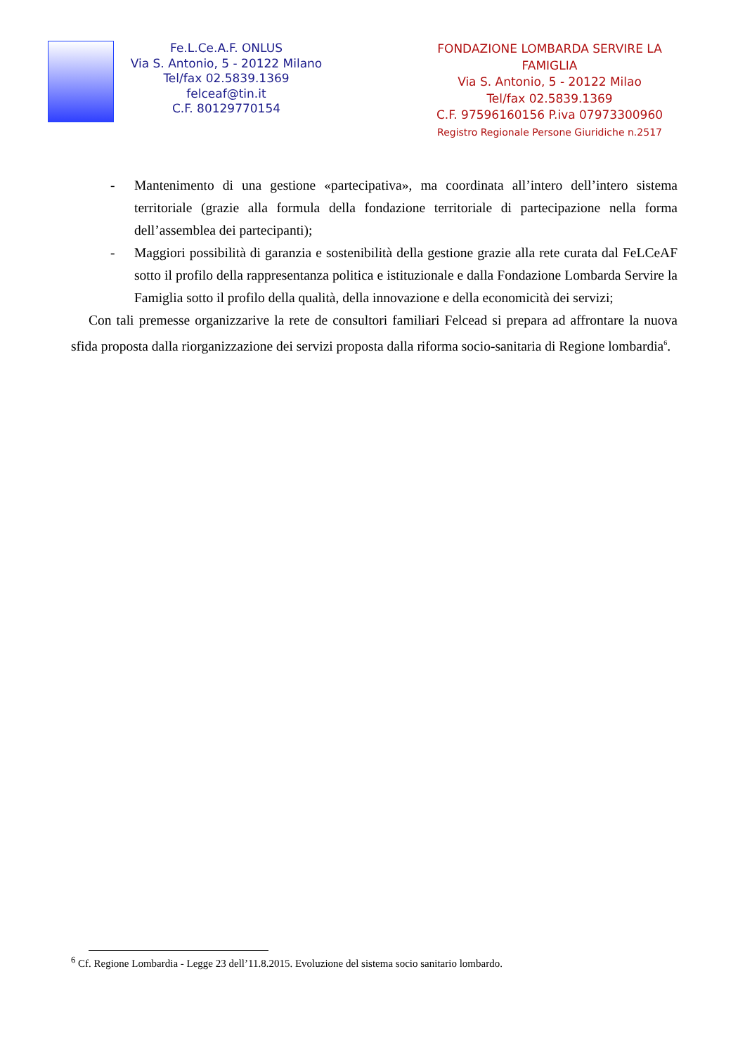Fe.L.Ce.A.F. ONLUS
Via S. Antonio, 5 - 20122 Milano
Tel/fax 02.5839.1369
felceaf@tin.it
C.F. 80129770154
FONDAZIONE LOMBARDA SERVIRE LA FAMIGLIA
Via S. Antonio, 5 - 20122 Milao
Tel/fax 02.5839.1369
C.F. 97596160156 P.iva 07973300960
Registro Regionale Persone Giuridiche n.2517
- Mantenimento di una gestione «partecipativa», ma coordinata all’intero dell’intero sistema territoriale (grazie alla formula della fondazione territoriale di partecipazione nella forma dell’assemblea dei partecipanti);
- Maggiori possibilità di garanzia e sostenibilità della gestione grazie alla rete curata dal FeLCeAF sotto il profilo della rappresentanza politica e istituzionale e dalla Fondazione Lombarda Servire la Famiglia sotto il profilo della qualità, della innovazione e della economicità dei servizi;
Con tali premesse organizzarive la rete de consultori familiari Felcead si prepara ad affrontare la nuova sfida proposta dalla riorganizzazione dei servizi proposta dalla riforma socio-sanitaria di Regione lombardia<sup>6</sup>.
<sup>6</sup> Cf. Regione Lombardia - Legge 23 dell’11.8.2015. Evoluzione del sistema socio sanitario lombardo.